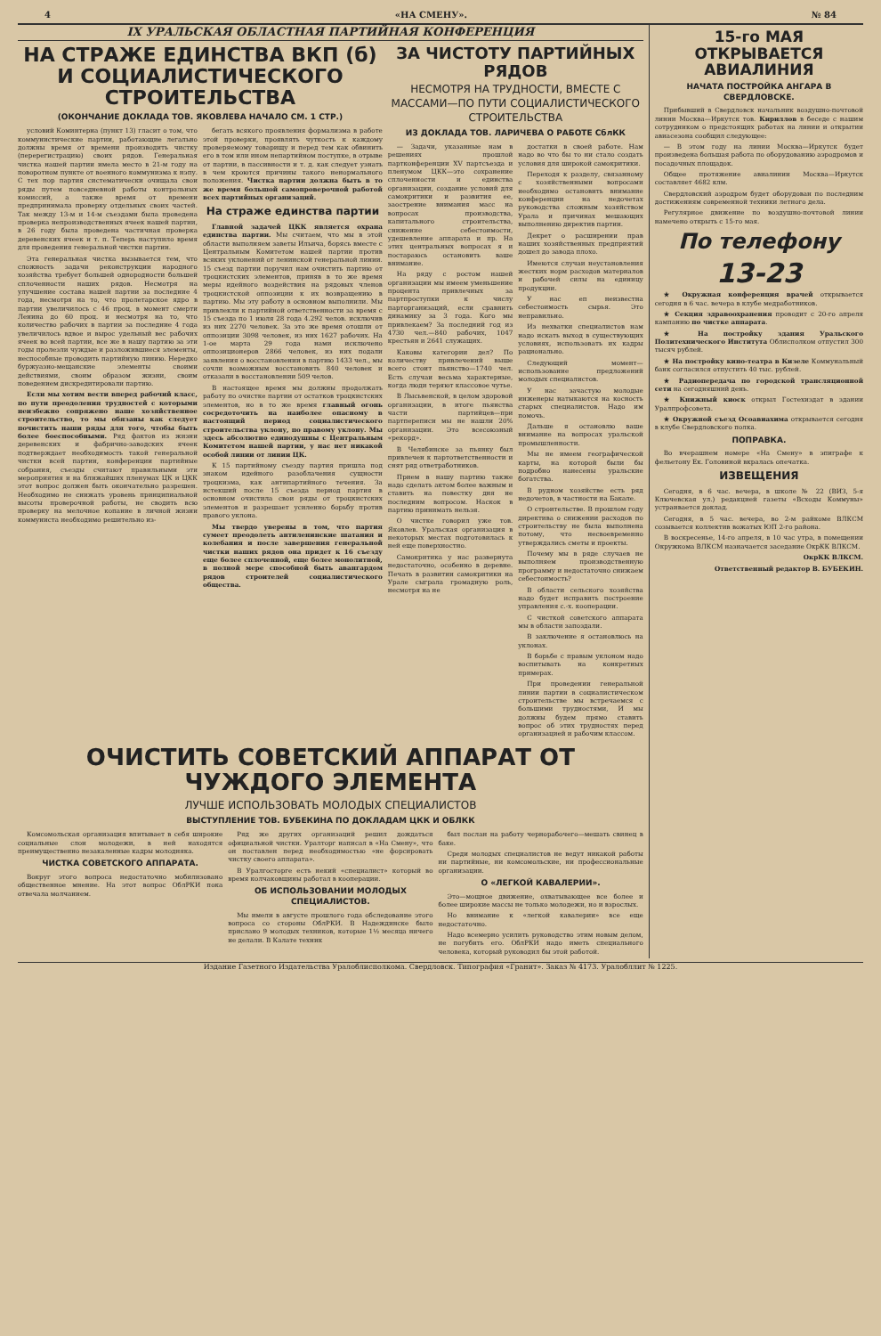4 «НА СМЕНУ». № 84
IX УРАЛЬСКАЯ ОБЛАСТНАЯ ПАРТИЙНАЯ КОНФЕРЕНЦИЯ
НА СТРАЖЕ ЕДИНСТВА ВКП (б) И СОЦИАЛИСТИЧЕСКОГО СТРОИТЕЛЬСТВА
(ОКОНЧАНИЕ ДОКЛАДА ТОВ. ЯКОВЛЕВА НАЧАЛО СМ. 1 СТР.)
условий Коминтерна (пункт 13) гласит о том, что коммунистические партии, работающие легально должны время от времени производить чистку (перерегистрацию) своих рядов. Генеральная чистка нашей партии имела место в 21-м году на поворотном пункте от военного коммунизма к нэпу. С тех пор партия систематически очищала свои ряды путем повседневной работы контрольных комиссий, а также время от времени предпринимала проверку отдельных своих частей. Так между 13-м и 14-м съездами была проведена проверка непроизводственных ячеек нашей партии, в 26 году была проведена частичная проверка деревенских ячеек и т. п. Теперь наступило время для проведения генеральной чистки партии.
Эта генеральная чистка вызывается тем, что сложность задачи реконструкции народного хозяйства требует большей однородности большей сплоченности наших рядов. Несмотря на улучшение состава нашей партии за последние 4 года, несмотря на то, что пролетарское ядро в партии увеличилось с 46 проц. в момент смерти Ленина до 60 проц. и несмотря на то, что количество рабочих в партии за последние 4 года увеличилось вдвое и вырос удельный вес рабочих ячеек во всей партии, все же в нашу партию за эти годы пролезли чуждые и разложившиеся элементы, неспособные проводить партийную линию. Нередко буржуазно-мещанские элементы своими действиями, своим образом жизни, своим поведением дискредитировали партию.
Если мы хотим вести вперед рабочий класс, по пути преодоления трудностей с которыми неизбежно сопряжено наше хозяйственное строительство, то мы обязаны как следует почистить наши ряды для того, чтобы быть более боеспособными. Ряд фактов из жизни деревенских и фабрично-заводских ячеек подтверждает необходимость такой генеральной чистки всей партии, конференции партийные собрания, съезды считают правильными эти мероприятия и на ближайших пленумах ЦК и ЦКК этот вопрос должен быть окончательно разрешен. Необходимо не снижать уровень принципиальной высоты проверочной работы, не сводить всю проверку на мелочное копание в личной жизни коммуниста необходимо решительно из-
бегать всякого проявления формализма в работе этой проверки, проявлять чуткость к каждому проверяемому товарищу и перед тем как обвинить его в том или ином непартийном поступке, в отрыве от партии, в пассивности и т. д. как следует узнать в чем кроются причины такого ненормального положения. Чистка партии должна быть в то же время большой самопроверочной работой всех партийных организаций.
На страже единства партии
Главной задачей ЦКК является охрана единства партии. Мы считаем, что мы в этой области выполняем заветы Ильича, борясь вместе с Центральным Комитетом нашей партии против всяких уклонений от ленинской генеральной линии. 15 съезд партии поручил нам очистить партию от троцкистских элементов, приняв в то же время меры идейного воздействия на рядовых членов троцкистской оппозиции к их возвращению в партию. Мы эту работу в основном выполнили. Мы привлекли к партийной ответственности за время с 15 съезда по 1 июля 28 года 4.292 челов. исключив из них 2270 человек. За это же время отошли от оппозиции 3098 человек, из них 1627 рабочих. На 1-ое марта 29 года нами исключено оппозиционеров 2866 человек, из них подали заявления о восстановлении в партию 1433 чел., мы сочли возможным восстановить 840 человек и отказали в восстановлении 509 челов.
В настоящее время мы должны продолжать работу по очистке партии от остатков троцкистских элементов, но в то же время главный огонь сосредоточить на наиболее опасному в настоящий период социалистического строительства уклону, по правому уклону. Мы здесь абсолютно единодушны с Центральным Комитетом нашей партии, у нас нет никакой особой линии от линии ЦК.
К 15 партийному съезду партия пришла под знаком идейного разоблачения сущности троцкизма, как антипартийного течения. За истекший после 15 съезда период партия в основном очистила свои ряды от троцкистских элементов и разрешает усиленно борьбу против правого уклона.
Мы твердо уверены в том, что партия сумеет преодолеть антиленинские шатания и колебания и после завершения генеральной чистки наших рядов она придет к 16 съезду еще более сплоченной, еще более монолитной, в полной мере способной быть авангардом рядов строителей социалистического общества.
ЗА ЧИСТОТУ ПАРТИЙНЫХ РЯДОВ
НЕСМОТРЯ НА ТРУДНОСТИ, ВМЕСТЕ С МАССАМИ—ПО ПУТИ СОЦИАЛИСТИЧЕСКОГО СТРОИТЕЛЬСТВА
ИЗ ДОКЛАДА ТОВ. ЛАРИЧЕВА О РАБОТЕ СблКК
— Задачи, указанные нам в решениях прошлой партконференции XV партсъезда и пленумом ЦКК—это сохранение сплоченности и единства организации, создание условий для самокритики и развития ее, заострение внимания масс на вопросах производства, капитального строительства, снижение себестоимости, удешевление аппарата и пр. На этих центральных вопросах я и постараюсь остановить ваше внимание.
На ряду с ростом нашей организации мы имеем уменьшение процента привлечных за партпроступки к числу парторганизаций, если сравнить динамику за 3 года. Кого мы привлекаем? За последний год из 4730 чел.—840 рабочих, 1047 крестьян и 2641 служащих.
Каковы категории дел? По количеству привлечений выше всего стоит пьянство—1740 чел. Есть случаи весьма характерные, когда люди теряют классовое чутье.
В Лысьвенской, в целом здоровой организации, в итоге пьянства части партийцев—при партпереписи мы не нашли 20% организации. Это всесоюзный «рекорд».
В Челябинске за пьянку был привлечен к партответственности и снят ряд ответработников.
Прием в нашу партию также надо сделать актом более важным и ставить на повестку дня не последним вопросом. Наскок в партию принимать нельзя.
О чистке говорил уже тов. Яковлев. Уральская организация в некоторых местах подготовилась к ней еще поверхностно.
Самокритика у нас развернута недостаточно, особенно в деревне. Печать в развитии самокритики на Урале сыграла громадную роль, несмотря на не
достатки в своей работе. Нам надо во что бы то ни стало создать условия для широкой самокритики.
Переходя к разделу, связанному с хозяйственными вопросами необходимо остановить внимание конференции на недочетах руководства сложным хозяйством Урала и причинах мешающих выполнению директив партии.
Декрет о расширении прав наших хозяйственных предприятий дошел до завода плохо.
Имеются случаи неустановления жестких норм расходов материалов и рабочей силы на единицу продукции.
У нас еп неизвестна себестоимость сырья. Это неправильно.
Из нехватки специалистов нам надо искать выход в существующих условиях, использовать их кадры рационально.
Следующий момент—использование предложений молодых специалистов.
У нас зачастую молодые инженеры натыкаются на косность старых специалистов. Надо им помочь.
Дальше я остановлю ваше внимание на вопросах уральской промышленности.
Мы не имеем географической карты, на которой были бы подробно нанесены уральские богатства.
В рудном хозяйстве есть ряд недочетов, в частности на Бакале.
О строительстве. В прошлом году директива о снижении расходов по строительству не была выполнена потому, что несвоевременно утверждались сметы и проекты.
Почему мы в ряде случаев не выполняем производственную программу и недостаточно снижаем себестоимость?
В области сельского хозяйства надо будет исправить построение управления с.-х. кооперации.
С чисткой советского аппарата мы в области запоздали.
В заключение я остановлюсь на уклонах.
В борьбе с правым уклоном надо воспитывать на конкретных примерах.
При проведении генеральной линии партии в социалистическом строительстве мы встречаемся с большими трудностями, И мы должны будем прямо ставить вопрос об этих трудностях перед организацией и рабочим классом.
ОЧИСТИТЬ СОВЕТСКИЙ АППАРАТ ОТ ЧУЖДОГО ЭЛЕМЕНТА
ЛУЧШЕ ИСПОЛЬЗОВАТЬ МОЛОДЫХ СПЕЦИАЛИСТОВ
ВЫСТУПЛЕНИЕ ТОВ. БУБЕКИНА ПО ДОКЛАДАМ ЦКК И ОБЛКК
Комсомольская организация впитывает в себя широкие социальные слои молодежи, в ней находятся преимущественно незакаленные кадры молодняка.
ЧИСТКА СОВЕТСКОГО АППАРАТА.
Вокруг этого вопроса недостаточно мобилизовано общественное мнение. На этот вопрос ОблРКИ пока отвечала молчанием.
Ряд же других организаций решил дождаться официальной чистки. Уралторг написал в «На Смену», что он поставлен перед необходимостью «не форсировать чистку своего аппарата».
В Уралгосторге есть некий «специалист» который во время колчаковщины работал в кооперации.
ОБ ИСПОЛЬЗОВАНИИ МОЛОДЫХ СПЕЦИАЛИСТОВ.
Мы имели в августе прошлого года обследование этого вопроса со стороны ОблРКИ. В Надеждинске было прислано 9 молодых техников, которые 1½ месяца ничего не делали. В Калате техник
был послан на работу чернорабочего—мешать свинец в баке.
Среди молодых специалистов не ведут никакой работы ни партийные, ни комсомольские, ни профессиональные организации.
О «ЛЕГКОЙ КАВАЛЕРИИ».
Это—мощное движение, охватывающее все более и более широкие массы не только молодежи, но и взрослых.
Но внимание к «легкой кавалерии» все еще недостаточно.
Надо всемерно усилить руководство этим новым делом, не погубить его. ОблРКИ надо иметь специального человека, который руководил бы этой работой.
15-го МАЯ ОТКРЫВАЕТСЯ АВИАЛИНИЯ
НАЧАТА ПОСТРОЙКА АНГАРА В СВЕРДЛОВСКЕ.
Прибывший в Свердловск начальник воздушно-почтовой линии Москва—Иркутск тов. Кириллов в беседе с нашим сотрудником о предстоящих работах на линии и открытии авиасезона сообщил следующее:
— В этом году на линии Москва—Иркутск будет произведена большая работа по оборудованию аэродромов и посадочных площадок.
Общее протяжение авиалинии Москва—Иркутск составляет 4682 клм.
Свердловский аэродром будет оборудован по последним достижениям современной техники летного дела.
Регулярное движение по воздушно-почтовой линии намечено открыть с 15-го мая.
По телефону 13-23
★ Окружная конференция врачей открывается сегодня в 6 час. вечера в клубе медработников.
★ Секция здравоохранения проводит с 20-го апреля кампанию по чистке аппарата.
★ На постройку здания Уральского Политехнического Института Облисполком отпустил 300 тысяч рублей.
★ На постройку кино-театра в Кизеле Коммунальный банк согласился отпустить 40 тыс. рублей.
★ Радиопередача по городской трансляционной сети на сегодняшний день.
★ Книжный киоск открыл Гостехиздат в здании Уралпрофсовета.
★ Окружной съезд Осоавиахима открывается сегодня в клубе Свердловского полка.
ПОПРАВКА.
Во вчерашнем номере «На Смену» в эпиграфе к фельетону Ек. Головиной вкралась опечатка.
ИЗВЕЩЕНИЯ
Сегодня, в 6 час. вечера, в школе № 22 (ВИЗ, 5-я Ключевская ул.) редакцией газеты «Всходы Коммуны» устраивается доклад.
Сегодня, в 5 час. вечера, во 2-м райкоме ВЛКСМ созывается коллектив вожатых ЮП 2-го района.
В воскресенье, 14-го апреля, в 10 час утра, в помещении Окружкома ВЛКСМ назначается заседание ОкрКК ВЛКСМ.
ОкрКК ВЛКСМ.
Ответственный редактор В. БУБЕКИН.
Издание Газетного Издательства Уралоблисполкома. Свердловск. Типография «Гранит». Заказ № 4173. Уралобллит № 1225.